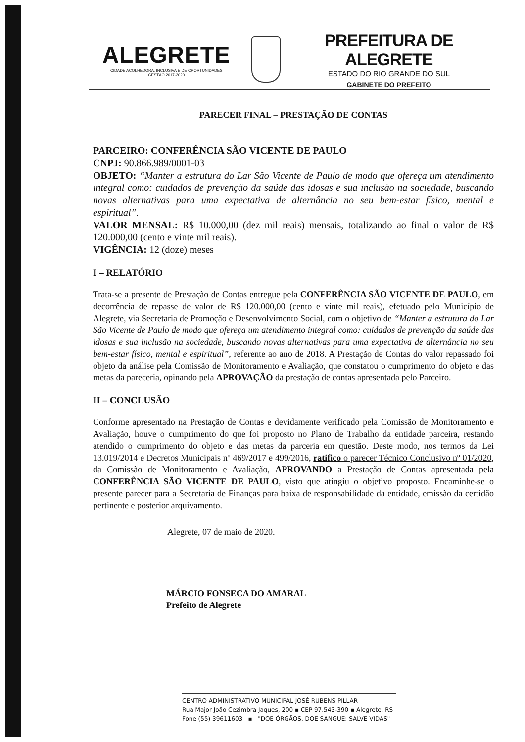ALEGRETE
CIDADE ACOLHEDORA, INCLUSIVA E DE OPORTUNIDADES
GESTÃO 2017-2020
PREFEITURA DE ALEGRETE
ESTADO DO RIO GRANDE DO SUL
GABINETE DO PREFEITO
PARECER FINAL – PRESTAÇÃO DE CONTAS
PARCEIRO: CONFERÊNCIA SÃO VICENTE DE PAULO
CNPJ: 90.866.989/0001-03
OBJETO: “Manter a estrutura do Lar São Vicente de Paulo de modo que ofereça um atendimento integral como: cuidados de prevenção da saúde das idosas e sua inclusão na sociedade, buscando novas alternativas para uma expectativa de alternância no seu bem-estar físico, mental e espiritual”.
VALOR MENSAL: R$ 10.000,00 (dez mil reais) mensais, totalizando ao final o valor de R$ 120.000,00 (cento e vinte mil reais).
VIGÊNCIA: 12 (doze) meses
I – RELATÓRIO
Trata-se a presente de Prestação de Contas entregue pela CONFERÊNCIA SÃO VICENTE DE PAULO, em decorrência de repasse de valor de R$ 120.000,00 (cento e vinte mil reais), efetuado pelo Município de Alegrete, via Secretaria de Promoção e Desenvolvimento Social, com o objetivo de “Manter a estrutura do Lar São Vicente de Paulo de modo que ofereça um atendimento integral como: cuidados de prevenção da saúde das idosas e sua inclusão na sociedade, buscando novas alternativas para uma expectativa de alternância no seu bem-estar físico, mental e espiritual”, referente ao ano de 2018. A Prestação de Contas do valor repassado foi objeto da análise pela Comissão de Monitoramento e Avaliação, que constatou o cumprimento do objeto e das metas da pareceria, opinando pela APROVAÇÃO da prestação de contas apresentada pelo Parceiro.
II – CONCLUSÃO
Conforme apresentado na Prestação de Contas e devidamente verificado pela Comissão de Monitoramento e Avaliação, houve o cumprimento do que foi proposto no Plano de Trabalho da entidade parceira, restando atendido o cumprimento do objeto e das metas da parceria em questão. Deste modo, nos termos da Lei 13.019/2014 e Decretos Municipais nº 469/2017 e 499/2016, ratifico o parecer Técnico Conclusivo nº 01/2020, da Comissão de Monitoramento e Avaliação, APROVANDO a Prestação de Contas apresentada pela CONFERÊNCIA SÃO VICENTE DE PAULO, visto que atingiu o objetivo proposto. Encaminhe-se o presente parecer para a Secretaria de Finanças para baixa de responsabilidade da entidade, emissão da certidão pertinente e posterior arquivamento.
Alegrete, 07 de maio de 2020.
MÁRCIO FONSECA DO AMARAL
Prefeito de Alegrete
CENTRO ADMINISTRATIVO MUNICIPAL JOSÉ RUBENS PILLAR
Rua Major João Cezimbra Jaques, 200 ▪ CEP 97.543-390 ▪ Alegrete, RS
Fone (55) 39611603 ▪ "DOE ÓRGÃOS, DOE SANGUE: SALVE VIDAS"